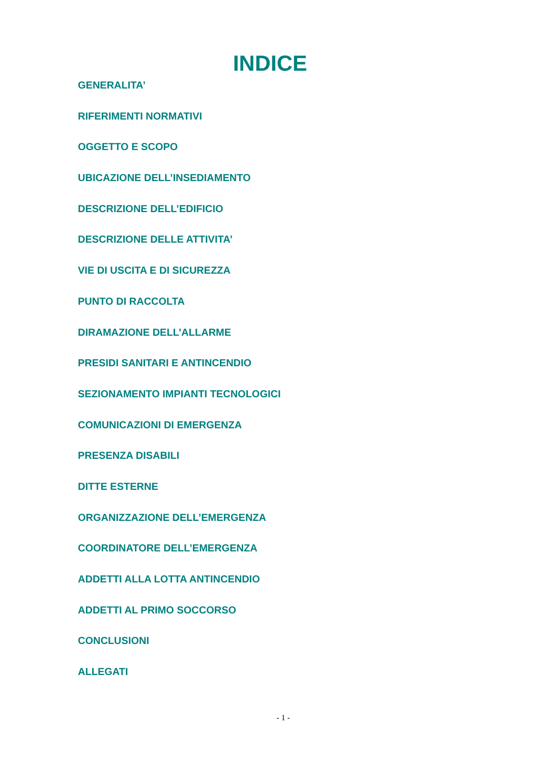INDICE
GENERALITA’
RIFERIMENTI NORMATIVI
OGGETTO E SCOPO
UBICAZIONE DELL’INSEDIAMENTO
DESCRIZIONE DELL’EDIFICIO
DESCRIZIONE DELLE ATTIVITA’
VIE DI USCITA E DI SICUREZZA
PUNTO DI RACCOLTA
DIRAMAZIONE DELL’ALLARME
PRESIDI SANITARI E ANTINCENDIO
SEZIONAMENTO IMPIANTI TECNOLOGICI
COMUNICAZIONI DI EMERGENZA
PRESENZA DISABILI
DITTE ESTERNE
ORGANIZZAZIONE DELL’EMERGENZA
COORDINATORE DELL’EMERGENZA
ADDETTI ALLA LOTTA ANTINCENDIO
ADDETTI AL PRIMO SOCCORSO
CONCLUSIONI
ALLEGATI
- 1 -